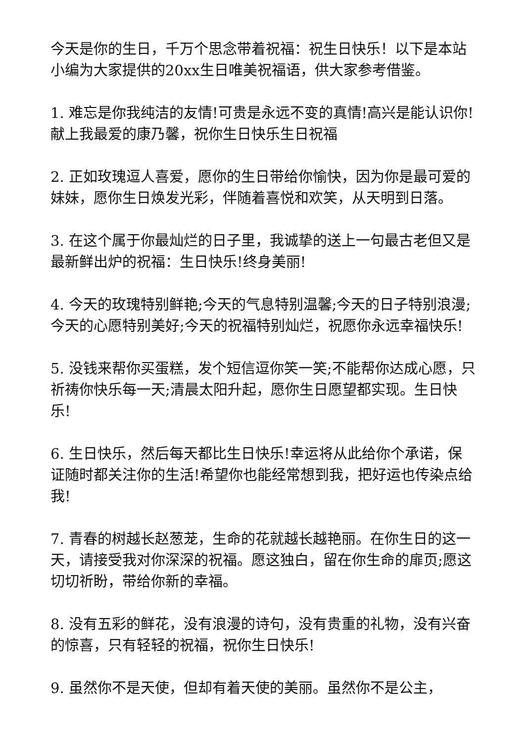今天是你的生日，千万个思念带着祝福：祝生日快乐！以下是本站小编为大家提供的20xx生日唯美祝福语，供大家参考借鉴。
1. 难忘是你我纯洁的友情!可贵是永远不变的真情!高兴是能认识你!献上我最爱的康乃馨，祝你生日快乐生日祝福
2. 正如玫瑰逗人喜爱，愿你的生日带给你愉快，因为你是最可爱的妹妹，愿你生日焕发光彩，伴随着喜悦和欢笑，从天明到日落。
3. 在这个属于你最灿烂的日子里，我诚挚的送上一句最古老但又是最新鲜出炉的祝福：生日快乐!终身美丽!
4. 今天的玫瑰特别鲜艳;今天的气息特别温馨;今天的日子特别浪漫;今天的心愿特别美好;今天的祝福特别灿烂，祝愿你永远幸福快乐!
5. 没钱来帮你买蛋糕，发个短信逗你笑一笑;不能帮你达成心愿，只祈祷你快乐每一天;清晨太阳升起，愿你生日愿望都实现。生日快乐!
6. 生日快乐，然后每天都比生日快乐!幸运将从此给你个承诺，保证随时都关注你的生活!希望你也能经常想到我，把好运也传染点给我!
7. 青春的树越长赵葱茏，生命的花就越长越艳丽。在你生日的这一天，请接受我对你深深的祝福。愿这独白，留在你生命的扉页;愿这切切祈盼，带给你新的幸福。
8. 没有五彩的鲜花，没有浪漫的诗句，没有贵重的礼物，没有兴奋的惊喜，只有轻轻的祝福，祝你生日快乐!
9. 虽然你不是天使，但却有着天使的美丽。虽然你不是公主，